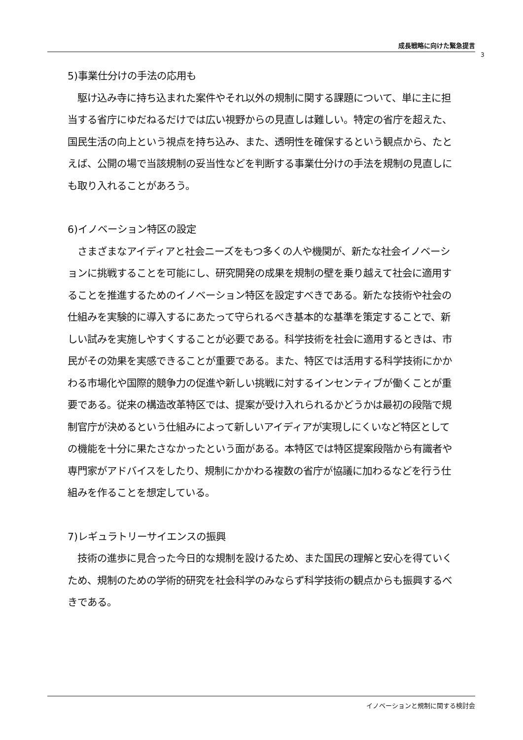成長戦略に向けた緊急提言
3
5)事業仕分けの手法の応用も
　駆け込み寺に持ち込まれた案件やそれ以外の規制に関する課題について、単に主に担当する省庁にゆだねるだけでは広い視野からの見直しは難しい。特定の省庁を超えた、国民生活の向上という視点を持ち込み、また、透明性を確保するという観点から、たとえば、公開の場で当該規制の妥当性などを判断する事業仕分けの手法を規制の見直しにも取り入れることがあろう。
6)イノベーション特区の設定
　さまざまなアイディアと社会ニーズをもつ多くの人や機関が、新たな社会イノベーションに挑戦することを可能にし、研究開発の成果を規制の壁を乗り越えて社会に適用することを推進するためのイノベーション特区を設定すべきである。新たな技術や社会の仕組みを実験的に導入するにあたって守られるべき基本的な基準を策定することで、新しい試みを実施しやすくすることが必要である。科学技術を社会に適用するときは、市民がその効果を実感できることが重要である。また、特区では活用する科学技術にかかわる市場化や国際的競争力の促進や新しい挑戦に対するインセンティブが働くことが重要である。従来の構造改革特区では、提案が受け入れられるかどうかは最初の段階で規制官庁が決めるという仕組みによって新しいアイディアが実現しにくいなど特区としての機能を十分に果たさなかったという面がある。本特区では特区提案段階から有識者や専門家がアドバイスをしたり、規制にかかわる複数の省庁が協議に加わるなどを行う仕組みを作ることを想定している。
7)レギュラトリーサイエンスの振興
　技術の進歩に見合った今日的な規制を設けるため、また国民の理解と安心を得ていくため、規制のための学術的研究を社会科学のみならず科学技術の観点からも振興するべきである。
イノベーションと規制に関する検討会